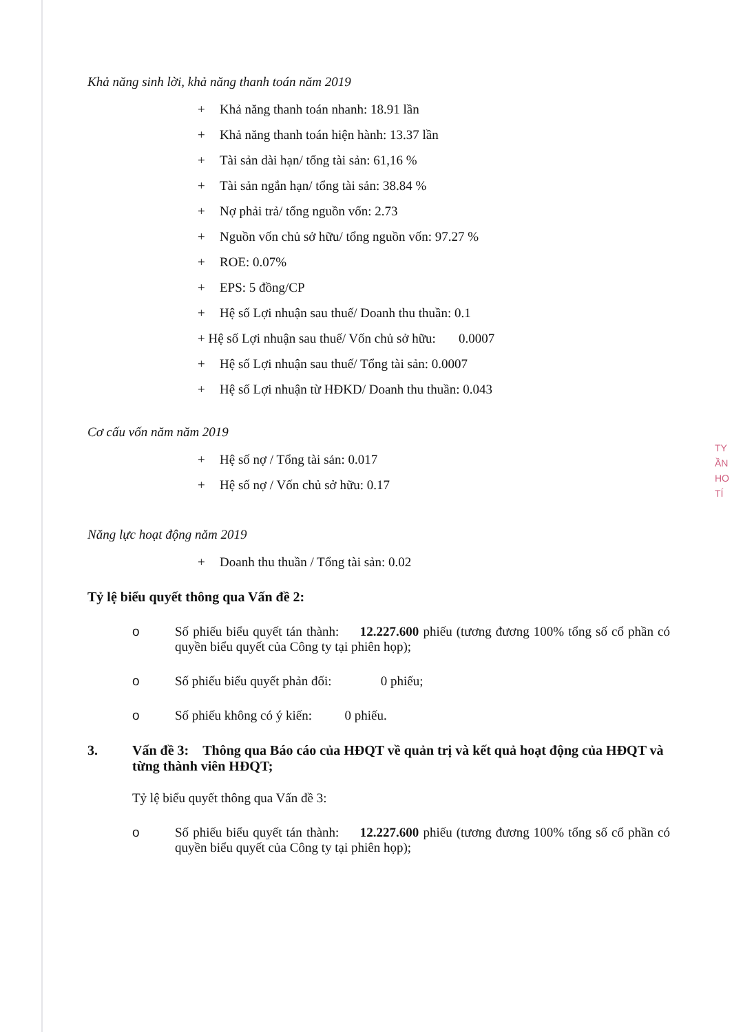Khả năng sinh lời, khả năng thanh toán năm 2019
+ Khả năng thanh toán nhanh: 18.91 lần
+ Khả năng thanh toán hiện hành: 13.37 lần
+ Tài sản dài hạn/ tổng tài sản: 61,16 %
+ Tài sản ngắn hạn/ tổng tài sản: 38.84 %
+ Nợ phải trả/ tổng nguồn vốn: 2.73
+ Nguồn vốn chủ sở hữu/ tổng nguồn vốn: 97.27 %
+ ROE: 0.07%
+ EPS: 5 đồng/CP
+ Hệ số Lợi nhuận sau thuế/ Doanh thu thuần: 0.1
+ Hệ số Lợi nhuận sau thuế/ Vốn chủ sở hữu: 0.0007
+ Hệ số Lợi nhuận sau thuế/ Tổng tài sản: 0.0007
+ Hệ số Lợi nhuận từ HĐKD/ Doanh thu thuần: 0.043
Cơ cấu vốn năm năm 2019
+ Hệ số nợ / Tổng tài sản: 0.017
+ Hệ số nợ / Vốn chủ sở hữu: 0.17
Năng lực hoạt động năm 2019
+ Doanh thu thuần / Tổng tài sản: 0.02
Tỷ lệ biểu quyết thông qua Vấn đề 2:
o Số phiếu biểu quyết tán thành: 12.227.600 phiếu (tương đương 100% tổng số cổ phần có quyền biểu quyết của Công ty tại phiên họp);
o Số phiếu biểu quyết phản đối: 0 phiếu;
o Số phiếu không có ý kiến: 0 phiếu.
3. Vấn đề 3: Thông qua Báo cáo của HĐQT về quản trị và kết quả hoạt động của HĐQT và từng thành viên HĐQT;
Tỷ lệ biểu quyết thông qua Vấn đề 3:
o Số phiếu biểu quyết tán thành: 12.227.600 phiếu (tương đương 100% tổng số cổ phần có quyền biểu quyết của Công ty tại phiên họp);
TY
ẦN
HO
TÍ